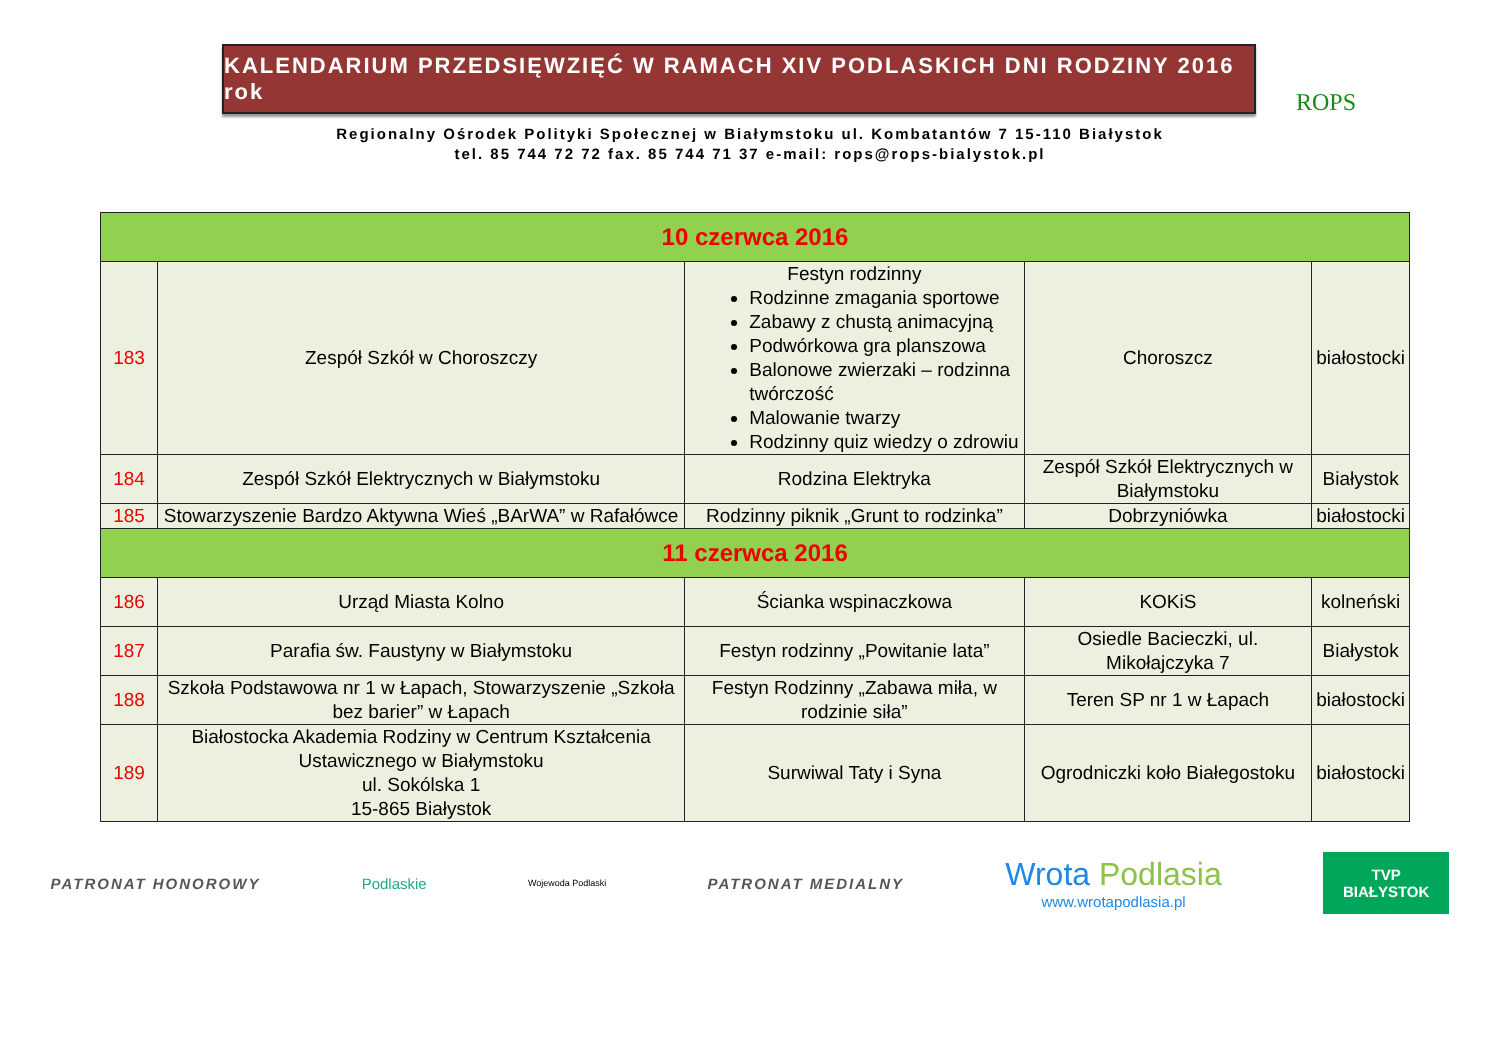KALENDARIUM PRZEDSIĘWZIĘĆ W RAMACH XIV PODLASKICH DNI RODZINY 2016 rok
ROPS
Regionalny Ośrodek Polityki Społecznej w Białymstoku ul. Kombatantów 7 15-110 Białystok
tel. 85 744 72 72 fax. 85 744 71 37 e-mail: rops@rops-bialystok.pl
| 10 czerwca 2016 | | | | |
| 183 | Zespół Szkół w Choroszczy | Festyn rodzinny Rodzinne zmagania sportowe Zabawy z chustą animacyjną Podwórkowa gra planszowa Balonowe zwierzaki – rodzinna twórczość Malowanie twarzy Rodzinny quiz wiedzy o zdrowiu | Choroszcz | białostocki |
| 184 | Zespół Szkół Elektrycznych w Białymstoku | Rodzina Elektryka | Zespół Szkół Elektrycznych w Białymstoku | Białystok |
| 185 | Stowarzyszenie Bardzo Aktywna Wieś „BArWA” w Rafałówce | Rodzinny piknik „Grunt to rodzinka” | Dobrzyniówka | białostocki |
| 11 czerwca 2016 | | | | |
| 186 | Urząd Miasta Kolno | Ścianka wspinaczkowa | KOKiS | kolneński |
| 187 | Parafia św. Faustyny w Białymstoku | Festyn rodzinny „Powitanie lata” | Osiedle Bacieczki, ul. Mikołajczyka 7 | Białystok |
| 188 | Szkoła Podstawowa nr 1 w Łapach, Stowarzyszenie „Szkoła bez barier” w Łapach | Festyn Rodzinny „Zabawa miła, w rodzinie siła” | Teren SP nr 1 w Łapach | białostocki |
| 189 | Białostocka Akademia Rodziny w Centrum Kształcenia Ustawicznego w Białymstoku ul. Sokólska 1 15-865 Białystok | Surwiwal Taty i Syna | Ogrodniczki koło Białegostoku | białostocki |
PATRONAT HONOROWY Podlaskie Wojewoda Podlaski PATRONAT MEDIALNY Wrota Podlasia
www.wrotapodlasia.pl TVP
BIAŁYSTOK